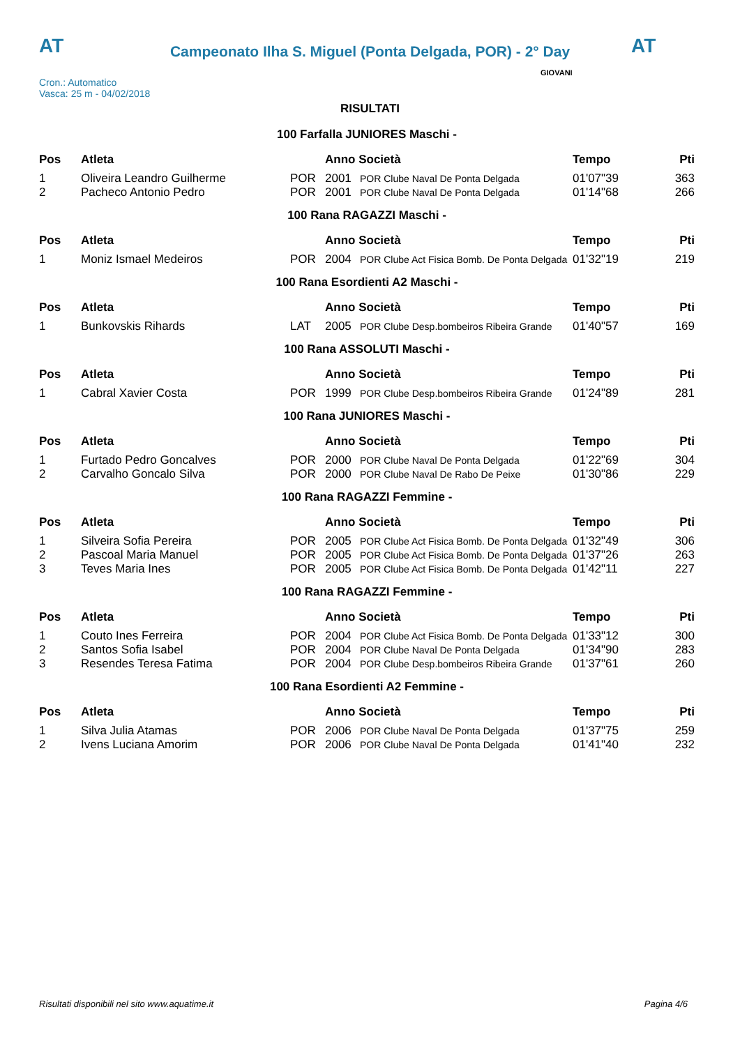AT
Campeonato Ilha S. Miguel (Ponta Delgada, POR) - 2° Day AT
Cron.: Automatico
Vasca: 25 m - 04/02/2018
GIOVANI
RISULTATI
| 100 Farfalla JUNIORES Maschi - | | | | | | |
| Pos | Atleta | | Anno Società | | Tempo | Pti |
| 1 | Oliveira Leandro Guilherme | POR | 2001 | POR Clube Naval De Ponta Delgada | 01'07"39 | 363 |
| 2 | Pacheco Antonio Pedro | POR | 2001 | POR Clube Naval De Ponta Delgada | 01'14"68 | 266 |
| 100 Rana RAGAZZI Maschi - | | | | | | |
| Pos | Atleta | | Anno Società | | Tempo | Pti |
| 1 | Moniz Ismael Medeiros | POR | 2004 | POR Clube Act Fisica Bomb. De Ponta Delgada | 01'32"19 | 219 |
| 100 Rana Esordienti A2 Maschi - | | | | | | |
| Pos | Atleta | | Anno Società | | Tempo | Pti |
| 1 | Bunkovskis Rihards | LAT | 2005 | POR Clube Desp.bombeiros Ribeira Grande | 01'40"57 | 169 |
| 100 Rana ASSOLUTI Maschi - | | | | | | |
| Pos | Atleta | | Anno Società | | Tempo | Pti |
| 1 | Cabral Xavier Costa | POR | 1999 | POR Clube Desp.bombeiros Ribeira Grande | 01'24"89 | 281 |
| 100 Rana JUNIORES Maschi - | | | | | | |
| Pos | Atleta | | Anno Società | | Tempo | Pti |
| 1 | Furtado Pedro Goncalves | POR | 2000 | POR Clube Naval De Ponta Delgada | 01'22"69 | 304 |
| 2 | Carvalho Goncalo Silva | POR | 2000 | POR Clube Naval De Rabo De Peixe | 01'30"86 | 229 |
| 100 Rana RAGAZZI Femmine - | | | | | | |
| Pos | Atleta | | Anno Società | | Tempo | Pti |
| 1 | Silveira Sofia Pereira | POR | 2005 | POR Clube Act Fisica Bomb. De Ponta Delgada | 01'32"49 | 306 |
| 2 | Pascoal Maria Manuel | POR | 2005 | POR Clube Act Fisica Bomb. De Ponta Delgada | 01'37"26 | 263 |
| 3 | Teves Maria Ines | POR | 2005 | POR Clube Act Fisica Bomb. De Ponta Delgada | 01'42"11 | 227 |
| 100 Rana RAGAZZI Femmine - | | | | | | |
| Pos | Atleta | | Anno Società | | Tempo | Pti |
| 1 | Couto Ines Ferreira | POR | 2004 | POR Clube Act Fisica Bomb. De Ponta Delgada | 01'33"12 | 300 |
| 2 | Santos Sofia Isabel | POR | 2004 | POR Clube Naval De Ponta Delgada | 01'34"90 | 283 |
| 3 | Resendes Teresa Fatima | POR | 2004 | POR Clube Desp.bombeiros Ribeira Grande | 01'37"61 | 260 |
| 100 Rana Esordienti A2 Femmine - | | | | | | |
| Pos | Atleta | | Anno Società | | Tempo | Pti |
| 1 | Silva Julia Atamas | POR | 2006 | POR Clube Naval De Ponta Delgada | 01'37"75 | 259 |
| 2 | Ivens Luciana Amorim | POR | 2006 | POR Clube Naval De Ponta Delgada | 01'41"40 | 232 |
Risultati disponibili nel sito www.aquatime.it Pagina 4/6